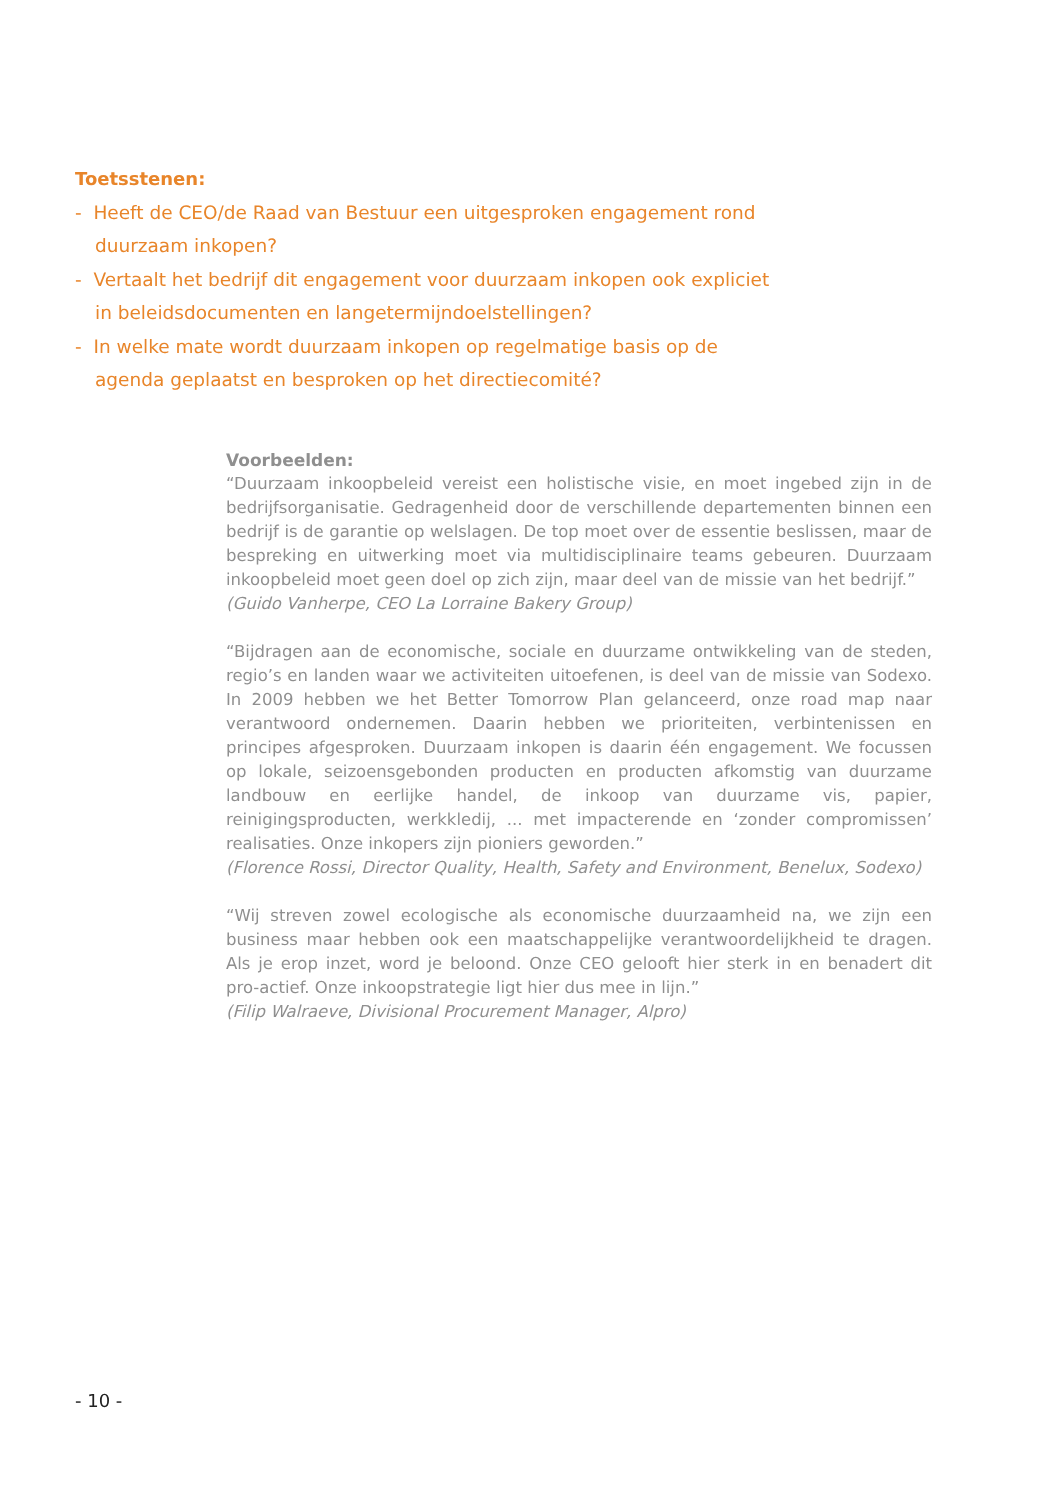Toetsstenen:
- Heeft de CEO/de Raad van Bestuur een uitgesproken engagement rond duurzaam inkopen?
- Vertaalt het bedrijf dit engagement voor duurzaam inkopen ook expliciet in beleidsdocumenten en langetermijndoelstellingen?
- In welke mate wordt duurzaam inkopen op regelmatige basis op de agenda geplaatst en besproken op het directiecomité?
Voorbeelden:
“Duurzaam inkoopbeleid vereist een holistische visie, en moet ingebed zijn in de bedrijfsorganisatie. Gedragenheid door de verschillende departementen binnen een bedrijf is de garantie op welslagen. De top moet over de essentie beslissen, maar de bespreking en uitwerking moet via multidisciplinaire teams gebeuren. Duurzaam inkoopbeleid moet geen doel op zich zijn, maar deel van de missie van het bedrijf.”
(Guido Vanherpe, CEO La Lorraine Bakery Group)
“Bijdragen aan de economische, sociale en duurzame ontwikkeling van de steden, regio’s en landen waar we activiteiten uitoefenen, is deel van de missie van Sodexo. In 2009 hebben we het Better Tomorrow Plan gelanceerd, onze road map naar verantwoord ondernemen. Daarin hebben we prioriteiten, verbintenissen en principes afgesproken. Duurzaam inkopen is daarin één engagement. We focussen op lokale, seizoensgebonden producten en producten afkomstig van duurzame landbouw en eerlijke handel, de inkoop van duurzame vis, papier, reinigingsproducten, werkkledij, ... met impacterende en ‘zonder compromissen’ realisaties. Onze inkopers zijn pioniers geworden.”
(Florence Rossi, Director Quality, Health, Safety and Environment, Benelux, Sodexo)
“Wij streven zowel ecologische als economische duurzaamheid na, we zijn een business maar hebben ook een maatschappelijke verantwoordelijkheid te dragen. Als je erop inzet, word je beloond. Onze CEO gelooft hier sterk in en benadert dit pro-actief. Onze inkoopstrategie ligt hier dus mee in lijn.”
(Filip Walraeve, Divisional Procurement Manager, Alpro)
- 10 -